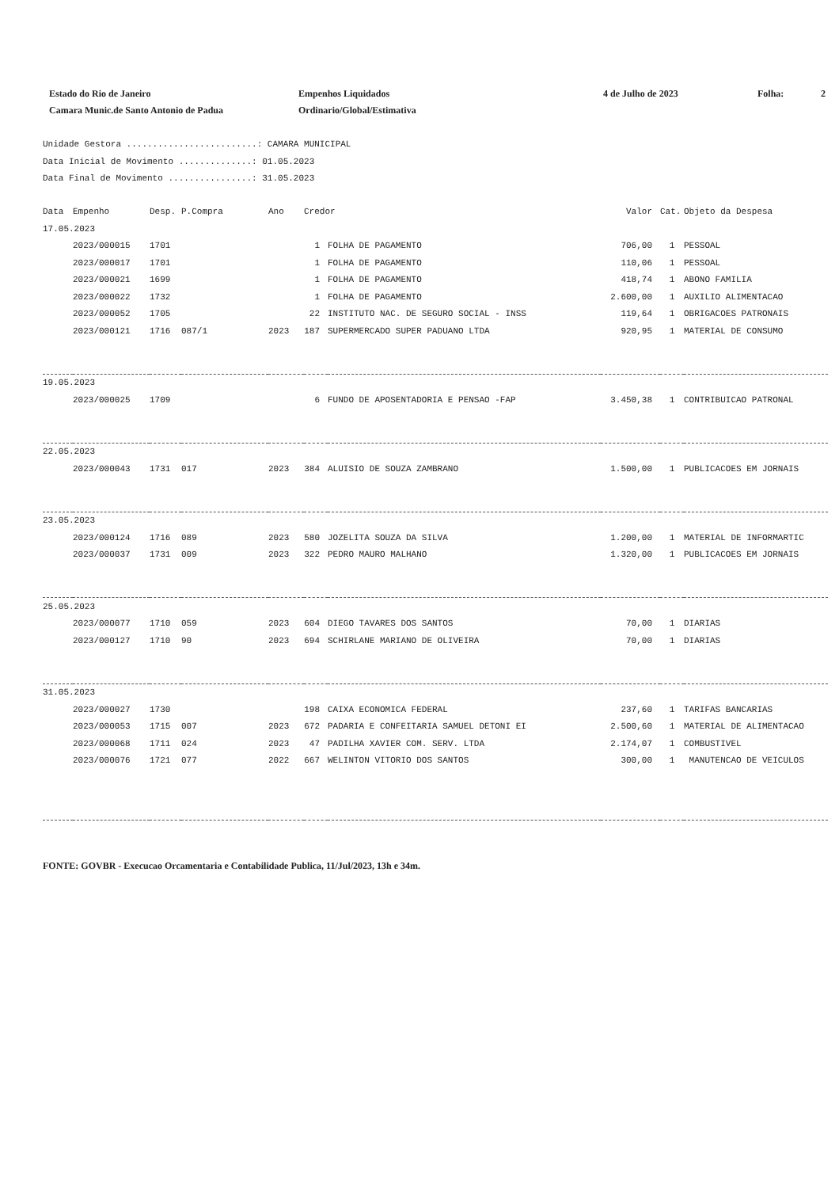Estado do Rio de Janeiro
Camara Munic.de Santo Antonio de Padua
Empenhos Liquidados
Ordinario/Global/Estimativa
4 de Julho de 2023 Folha: 2
Unidade Gestora .........................: CAMARA MUNICIPAL
Data Inicial de Movimento ..............: 01.05.2023
Data Final de Movimento ................: 31.05.2023
| Data | Empenho | Desp. | P.Compra | Ano | Credor | | Valor | Cat. | Objeto da Despesa |
| --- | --- | --- | --- | --- | --- | --- | --- | --- | --- |
| 17.05.2023 | | | | | | | | | |
| | 2023/000015 | 1701 | | | 1 | FOLHA DE PAGAMENTO | 706,00 | 1 | PESSOAL |
| | 2023/000017 | 1701 | | | 1 | FOLHA DE PAGAMENTO | 110,06 | 1 | PESSOAL |
| | 2023/000021 | 1699 | | | 1 | FOLHA DE PAGAMENTO | 418,74 | 1 | ABONO FAMILIA |
| | 2023/000022 | 1732 | | | 1 | FOLHA DE PAGAMENTO | 2.600,00 | 1 | AUXILIO ALIMENTACAO |
| | 2023/000052 | 1705 | | | 22 | INSTITUTO NAC. DE SEGURO SOCIAL - INSS | 119,64 | 1 | OBRIGACOES PATRONAIS |
| | 2023/000121 | 1716 | 087/1 | 2023 | 187 | SUPERMERCADO SUPER PADUANO LTDA | 920,95 | 1 | MATERIAL DE CONSUMO |
| 19.05.2023 | | | | | | | | | |
| | 2023/000025 | 1709 | | | 6 | FUNDO DE APOSENTADORIA E PENSAO -FAP | 3.450,38 | 1 | CONTRIBUICAO PATRONAL |
| 22.05.2023 | | | | | | | | | |
| | 2023/000043 | 1731 | 017 | 2023 | 384 | ALUISIO DE SOUZA ZAMBRANO | 1.500,00 | 1 | PUBLICACOES EM JORNAIS |
| 23.05.2023 | | | | | | | | | |
| | 2023/000124 | 1716 | 089 | 2023 | 580 | JOZELITA SOUZA DA SILVA | 1.200,00 | 1 | MATERIAL DE INFORMARTIC |
| | 2023/000037 | 1731 | 009 | 2023 | 322 | PEDRO MAURO MALHANO | 1.320,00 | 1 | PUBLICACOES EM JORNAIS |
| 25.05.2023 | | | | | | | | | |
| | 2023/000077 | 1710 | 059 | 2023 | 604 | DIEGO TAVARES DOS SANTOS | 70,00 | 1 | DIARIAS |
| | 2023/000127 | 1710 | 90 | 2023 | 694 | SCHIRLANE MARIANO DE OLIVEIRA | 70,00 | 1 | DIARIAS |
| 31.05.2023 | | | | | | | | | |
| | 2023/000027 | 1730 | | | 198 | CAIXA ECONOMICA FEDERAL | 237,60 | 1 | TARIFAS BANCARIAS |
| | 2023/000053 | 1715 | 007 | 2023 | 672 | PADARIA E CONFEITARIA SAMUEL DETONI EI | 2.500,60 | 1 | MATERIAL DE ALIMENTACAO |
| | 2023/000068 | 1711 | 024 | 2023 | 47 | PADILHA XAVIER COM. SERV. LTDA | 2.174,07 | 1 | COMBUSTIVEL |
| | 2023/000076 | 1721 | 077 | 2022 | 667 | WELINTON VITORIO DOS SANTOS | 300,00 | 1 | MANUTENCAO DE VEICULOS |
FONTE: GOVBR - Execucao Orcamentaria e Contabilidade Publica, 11/Jul/2023, 13h e 34m.